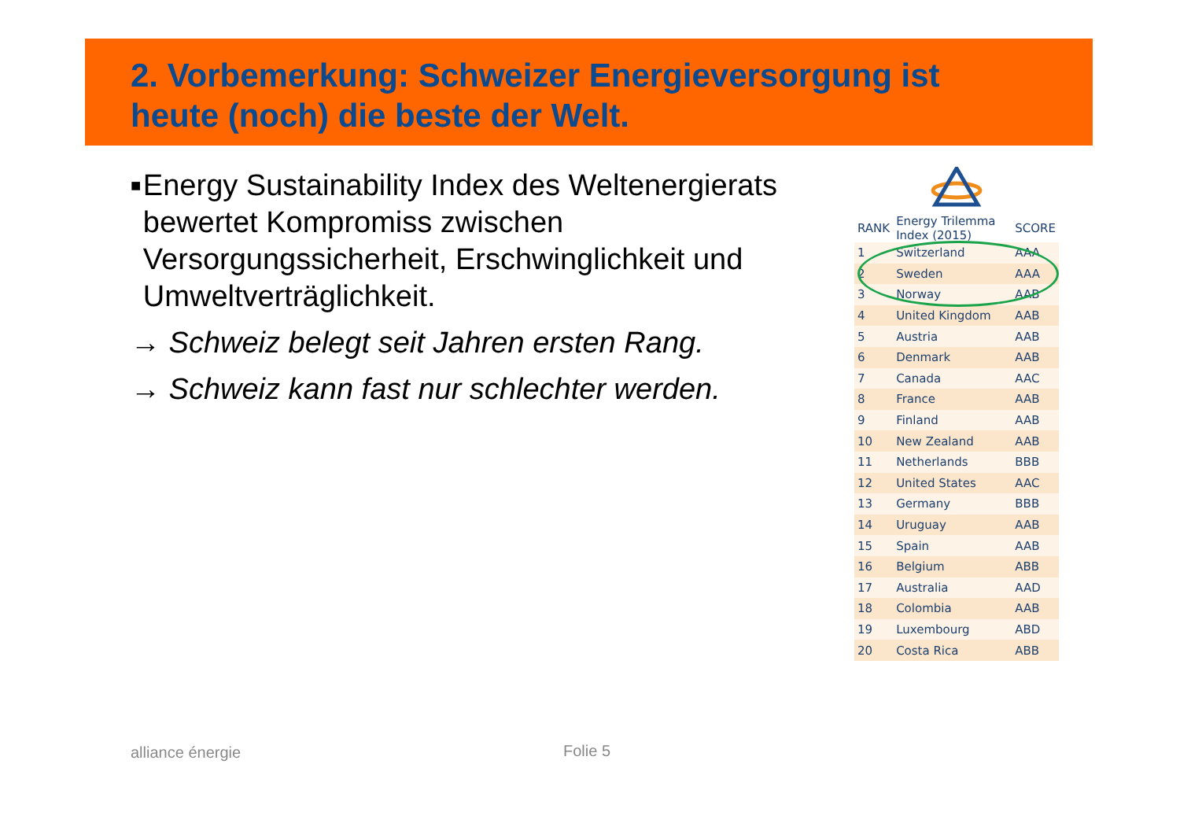2. Vorbemerkung: Schweizer Energieversorgung ist
heute (noch) die beste der Welt.
■ Energy Sustainability Index des Weltenergierats bewertet Kompromiss zwischen Versorgungssicherheit, Erschwinglichkeit und Umweltverträglichkeit.
→ Schweiz belegt seit Jahren ersten Rang.
→ Schweiz kann fast nur schlechter werden.
| RANK | Energy Trilemma Index (2015) | SCORE |
| --- | --- | --- |
| 1 | Switzerland | AAA |
| 2 | Sweden | AAA |
| 3 | Norway | AAB |
| 4 | United Kingdom | AAB |
| 5 | Austria | AAB |
| 6 | Denmark | AAB |
| 7 | Canada | AAC |
| 8 | France | AAB |
| 9 | Finland | AAB |
| 10 | New Zealand | AAB |
| 11 | Netherlands | BBB |
| 12 | United States | AAC |
| 13 | Germany | BBB |
| 14 | Uruguay | AAB |
| 15 | Spain | AAB |
| 16 | Belgium | ABB |
| 17 | Australia | AAD |
| 18 | Colombia | AAB |
| 19 | Luxembourg | ABD |
| 20 | Costa Rica | ABB |
alliance énergie Folie 5